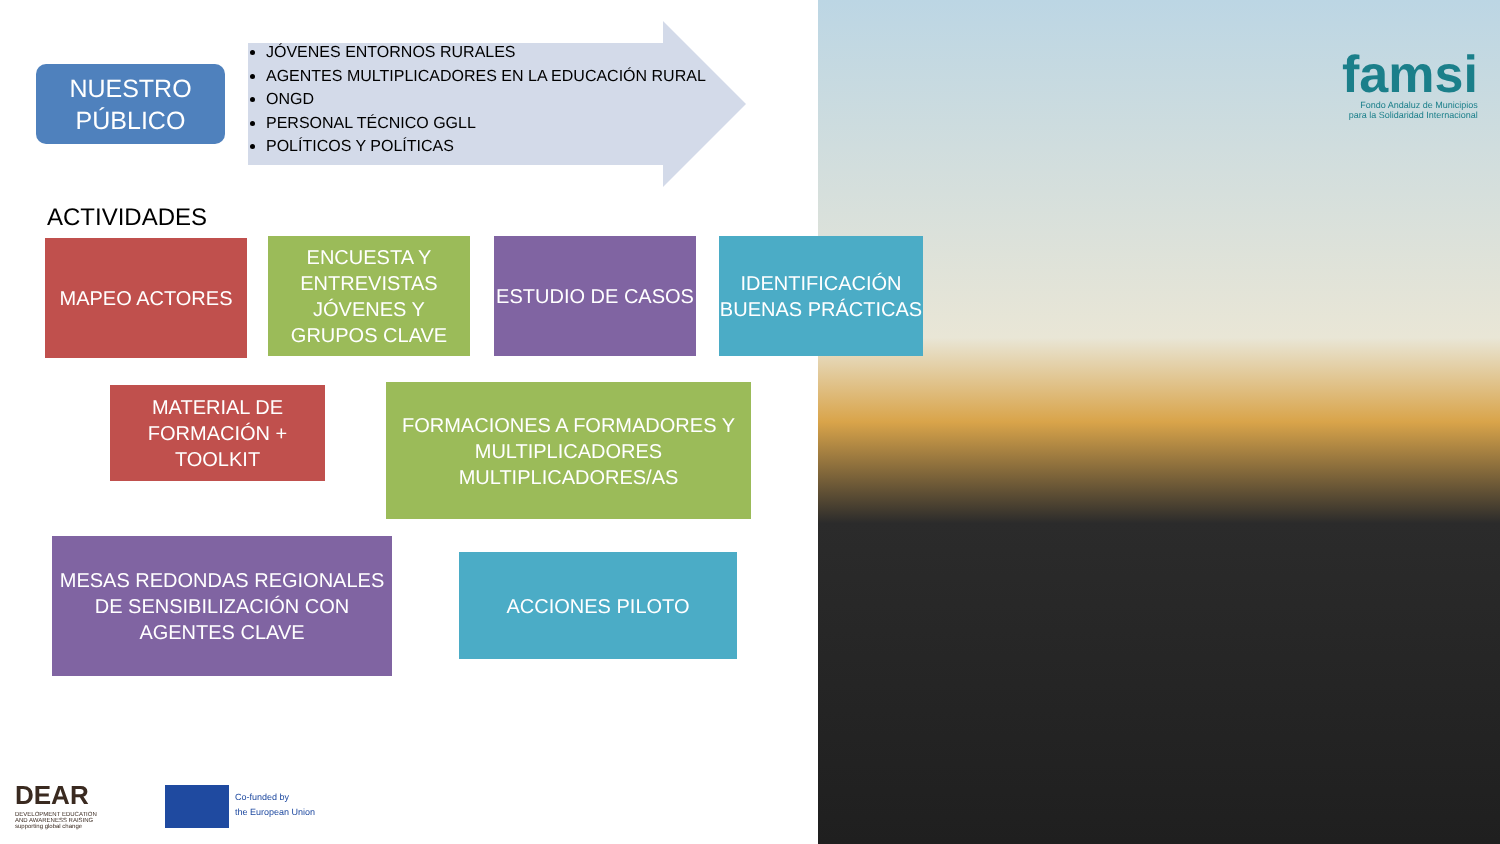NUESTRO
PÚBLICO
JÓVENES ENTORNOS RURALES
AGENTES MULTIPLICADORES EN LA EDUCACIÓN RURAL
ONGD
PERSONAL TÉCNICO GGLL
POLÍTICOS Y POLÍTICAS
ACTIVIDADES
MAPEO ACTORES
ENCUESTA Y ENTREVISTAS JÓVENES Y GRUPOS CLAVE
ESTUDIO DE CASOS
IDENTIFICACIÓN BUENAS PRÁCTICAS
MATERIAL DE FORMACIÓN + TOOLKIT
FORMACIONES A FORMADORES Y MULTIPLICADORES MULTIPLICADORES/AS
MESAS REDONDAS REGIONALES DE SENSIBILIZACIÓN CON AGENTES CLAVE
ACCIONES PILOTO
famsi
Fondo Andaluz de Municipios
para la Solidaridad Internacional
DEAR
DEVELOPMENT EDUCATION
AND AWARENESS RAISING
supporting global change
Co-funded by
the European Union